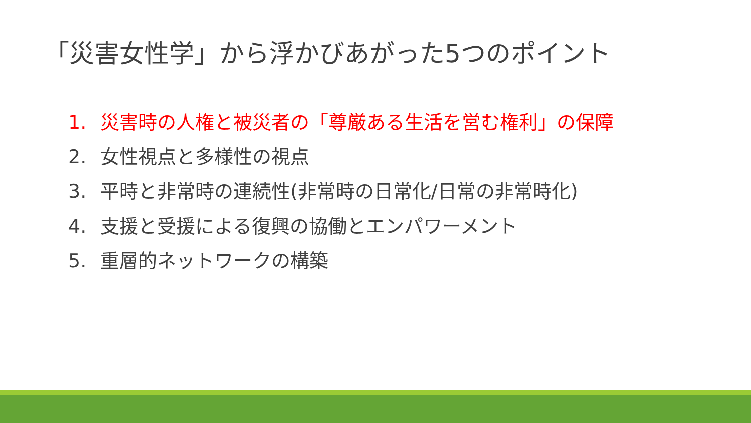「災害女性学」から浮かびあがった5つのポイント
1. 災害時の人権と被災者の「尊厳ある生活を営む権利」の保障
2. 女性視点と多様性の視点
3. 平時と非常時の連続性(非常時の日常化/日常の非常時化)
4. 支援と受援による復興の協働とエンパワーメント
5. 重層的ネットワークの構築